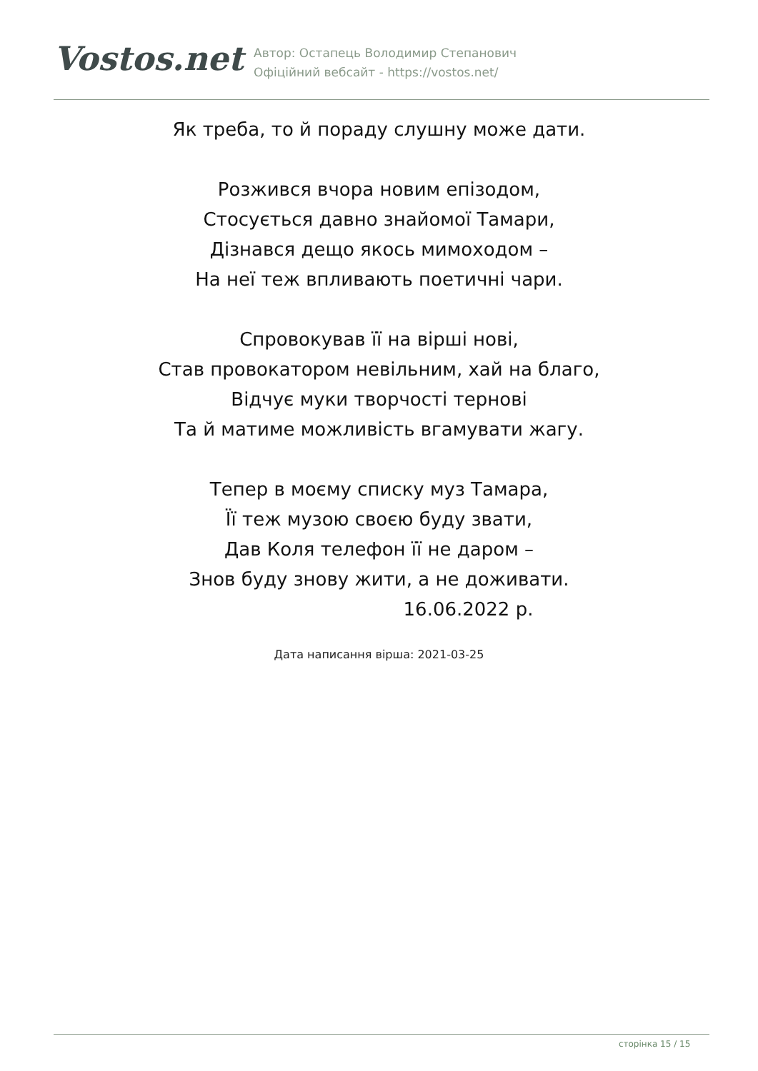Vostos.net
Автор: Остапець Володимир Степанович
Офіційний вебсайт - https://vostos.net/
Як треба, то й пораду слушну може дати.
Розжився вчора новим епізодом,
Стосується давно знайомої Тамари,
Дізнався дещо якось мимоходом –
На неї теж впливають поетичні чари.
Спровокував її на вірші нові,
Став провокатором невільним, хай на благо,
Відчує муки творчості тернові
Та й матиме можливість вгамувати жагу.
Тепер в моєму списку муз Тамара,
Її теж музою своєю буду звати,
Дав Коля телефон її не даром –
Знов буду знову жити, а не доживати.
16.06.2022 р.
Дата написання вірша: 2021-03-25
сторінка 15 / 15